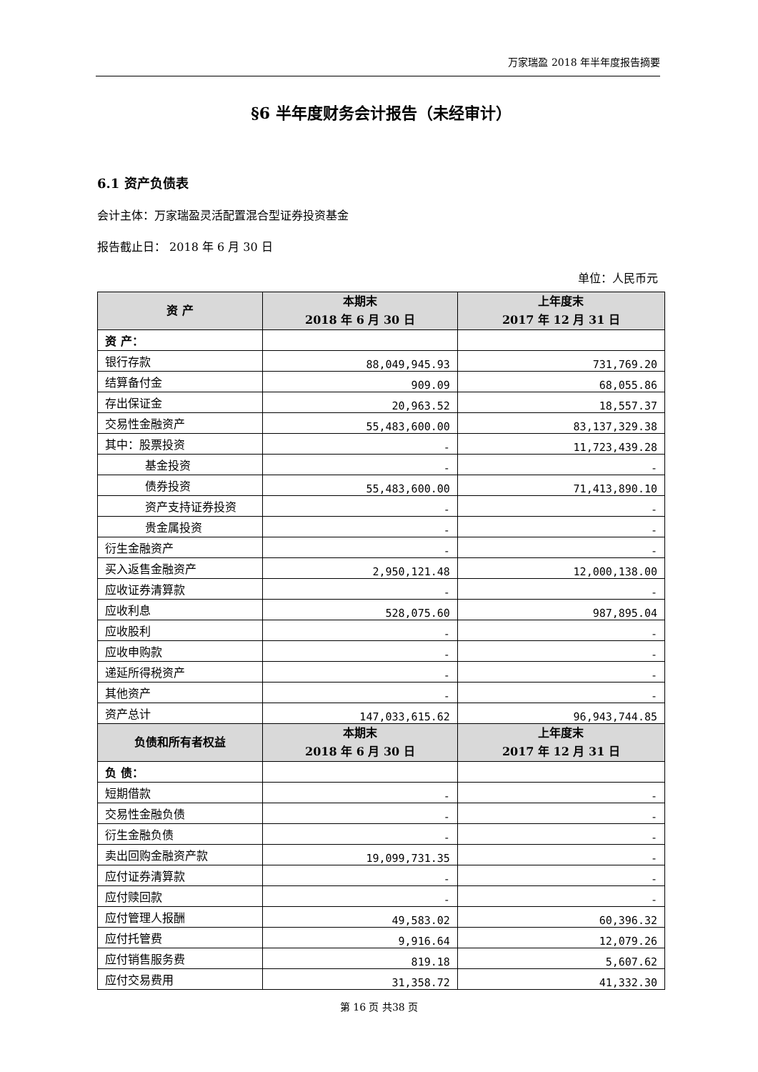万家瑞盈 2018 年半年度报告摘要
§6 半年度财务会计报告（未经审计）
6.1 资产负债表
会计主体：万家瑞盈灵活配置混合型证券投资基金
报告截止日： 2018 年 6 月 30 日
单位：人民币元
| 资 产 | 本期末 2018 年 6 月 30 日 | 上年度末 2017 年 12 月 31 日 |
| --- | --- | --- |
| 资 产： | | |
| 银行存款 | 88,049,945.93 | 731,769.20 |
| 结算备付金 | 909.09 | 68,055.86 |
| 存出保证金 | 20,963.52 | 18,557.37 |
| 交易性金融资产 | 55,483,600.00 | 83,137,329.38 |
| 其中：股票投资 | - | 11,723,439.28 |
| 基金投资 | - | - |
| 债券投资 | 55,483,600.00 | 71,413,890.10 |
| 资产支持证券投资 | - | - |
| 贵金属投资 | - | - |
| 衍生金融资产 | - | - |
| 买入返售金融资产 | 2,950,121.48 | 12,000,138.00 |
| 应收证券清算款 | - | - |
| 应收利息 | 528,075.60 | 987,895.04 |
| 应收股利 | - | - |
| 应收申购款 | - | - |
| 递延所得税资产 | - | - |
| 其他资产 | - | - |
| 资产总计 | 147,033,615.62 | 96,943,744.85 |
| 负债和所有者权益 | 本期末 2018 年 6 月 30 日 | 上年度末 2017 年 12 月 31 日 |
| 负 债： | | |
| 短期借款 | - | - |
| 交易性金融负债 | - | - |
| 衍生金融负债 | - | - |
| 卖出回购金融资产款 | 19,099,731.35 | - |
| 应付证券清算款 | - | - |
| 应付赎回款 | - | - |
| 应付管理人报酬 | 49,583.02 | 60,396.32 |
| 应付托管费 | 9,916.64 | 12,079.26 |
| 应付销售服务费 | 819.18 | 5,607.62 |
| 应付交易费用 | 31,358.72 | 41,332.30 |
第 16 页 共38 页